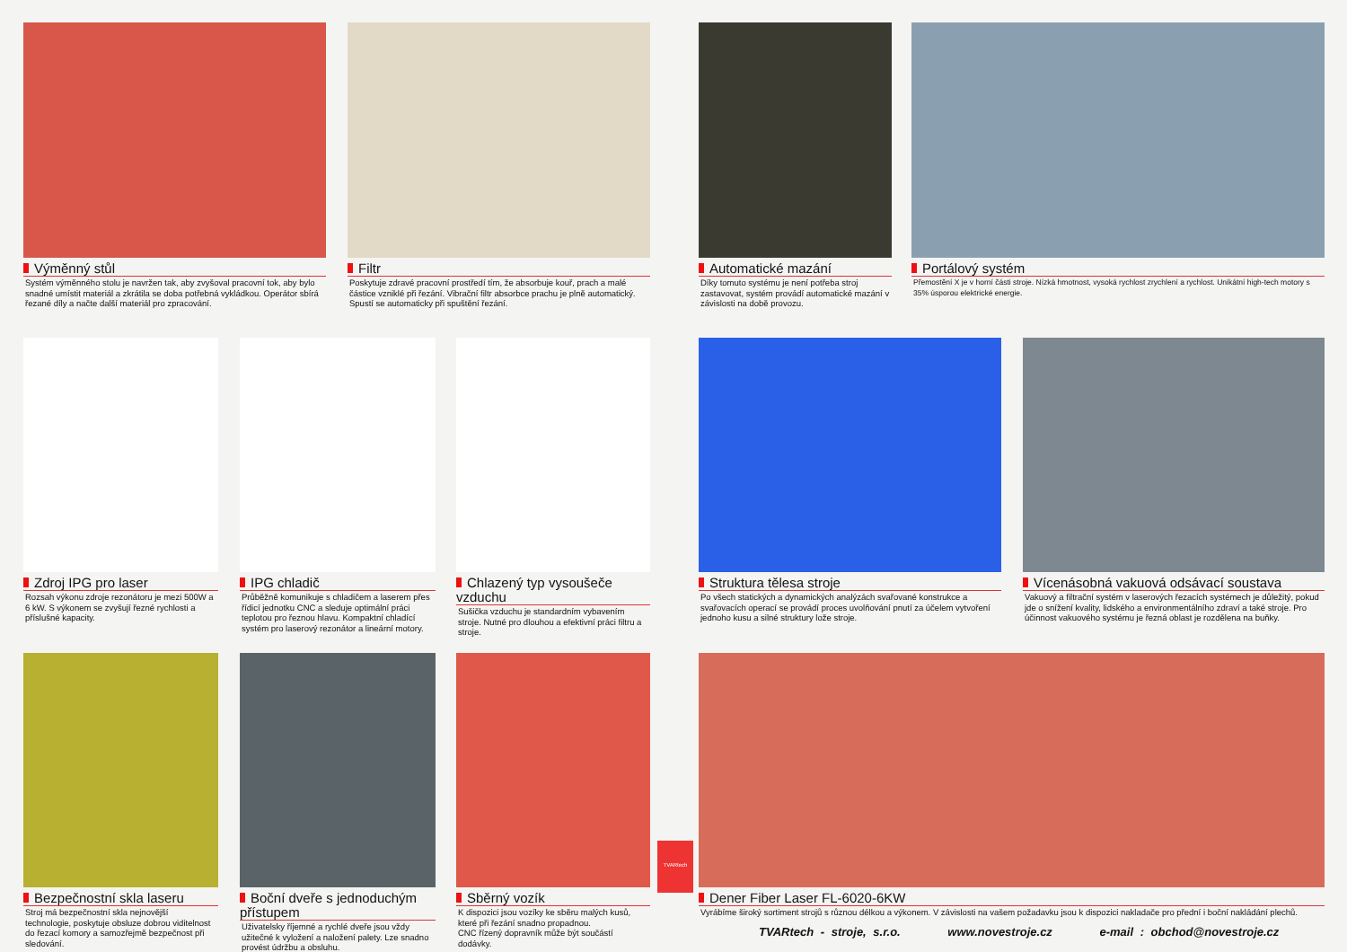Výměnný stůl
Systém výměnného stolu je navržen tak, aby zvyšoval pracovní tok, aby bylo snadné umístit materiál a zkrátila se doba potřebná vykládkou. Operátor sbírá řezané díly a načte další materiál pro zpracování.
Filtr
Poskytuje zdravé pracovní prostředí tím, že absorbuje kouř, prach a malé částice vzniklé při řezání. Vibrační filtr absorbce prachu je plně automatický. Spustí se automaticky při spuštění řezání.
Automatické mazání
Díky tomuto systému je není potřeba stroj zastavovat, systém provádí automatické mazání v závislosti na době provozu.
Portálový systém
Přemostění X je v horní části stroje. Nízká hmotnost, vysoká rychlost zrychlení a rychlost. Unikátní high-tech motory s 35% úsporou elektrické energie.
Zdroj IPG pro laser
Rozsah výkonu zdroje rezonátoru je mezi 500W a 6 kW. S výkonem se zvyšují řezné rychlosti a příslušné kapacity.
IPG chladič
Průběžně komunikuje s chladičem a laserem přes řídicí jednotku CNC a sleduje optimální práci teplotou pro řeznou hlavu. Kompaktní chladící systém pro laserový rezonátor a lineární motory.
Chlazený typ vysoušeče vzduchu
Sušička vzduchu je standardním vybavením stroje. Nutné pro dlouhou a efektivní práci filtru a stroje.
Struktura tělesa stroje
Po všech statických a dynamických analýzách svařované konstrukce a svařovacích operací se provádí proces uvolňování pnutí za účelem vytvoření jednoho kusu a silné struktury lože stroje.
Vícenásobná vakuová odsávací soustava
Vakuový a filtrační systém v laserových řezacích systémech je důležitý, pokud jde o snížení kvality, lidského a environmentálního zdraví a také stroje. Pro účinnost vakuového systému je řezná oblast je rozdělena na buňky.
Bezpečnostní skla laseru
Stroj má bezpečnostní skla nejnovější technologie, poskytuje obsluze dobrou viditelnost do řezací komory a samozřejmě bezpečnost při sledování.
Boční dveře s jednoduchým přístupem
Uživatelsky říjemné a rychlé dveře jsou vždy užitečné k vyložení a naložení palety. Lze snadno provést údržbu a obsluhu.
Sběrný vozík
K dispozici jsou vozíky ke sběru malých kusů, které při řezání snadno propadnou.
CNC řízený dopravník může být součástí dodávky.
TVARtech
Dener Fiber Laser FL-6020-6KW
Vyrábíme široký sortiment strojů s různou délkou a výkonem. V závislosti na vašem požadavku jsou k dispozici nakladače pro přední i boční nakládání plechů.
TVARtech - stroje, s.r.o. www.novestroje.cz e-mail : obchod@novestroje.cz